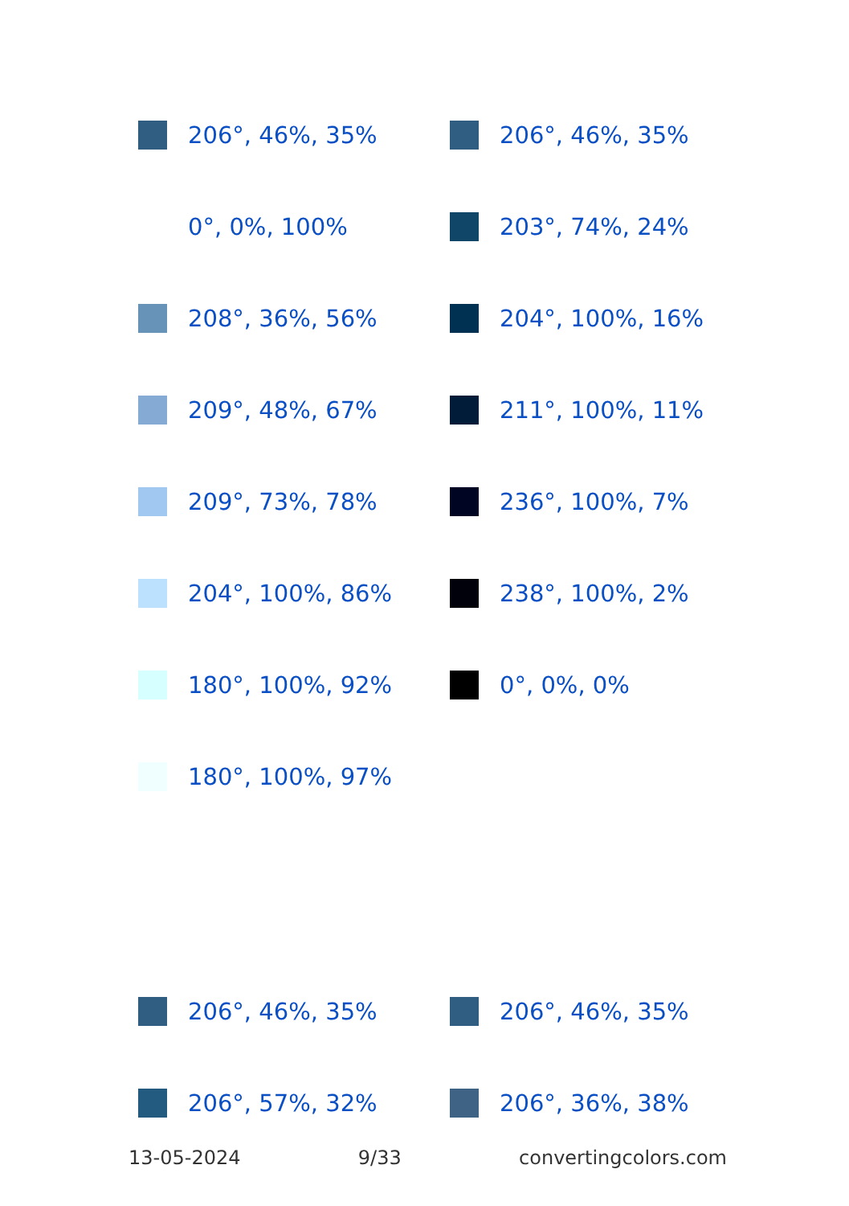206°, 46%, 35%
206°, 46%, 35%
0°, 0%, 100%
203°, 74%, 24%
208°, 36%, 56%
204°, 100%, 16%
209°, 48%, 67%
211°, 100%, 11%
209°, 73%, 78%
236°, 100%, 7%
204°, 100%, 86%
238°, 100%, 2%
180°, 100%, 92%
0°, 0%, 0%
180°, 100%, 97%
206°, 46%, 35%
206°, 46%, 35%
206°, 57%, 32%
206°, 36%, 38%
13-05-2024 9/33 convertingcolors.com